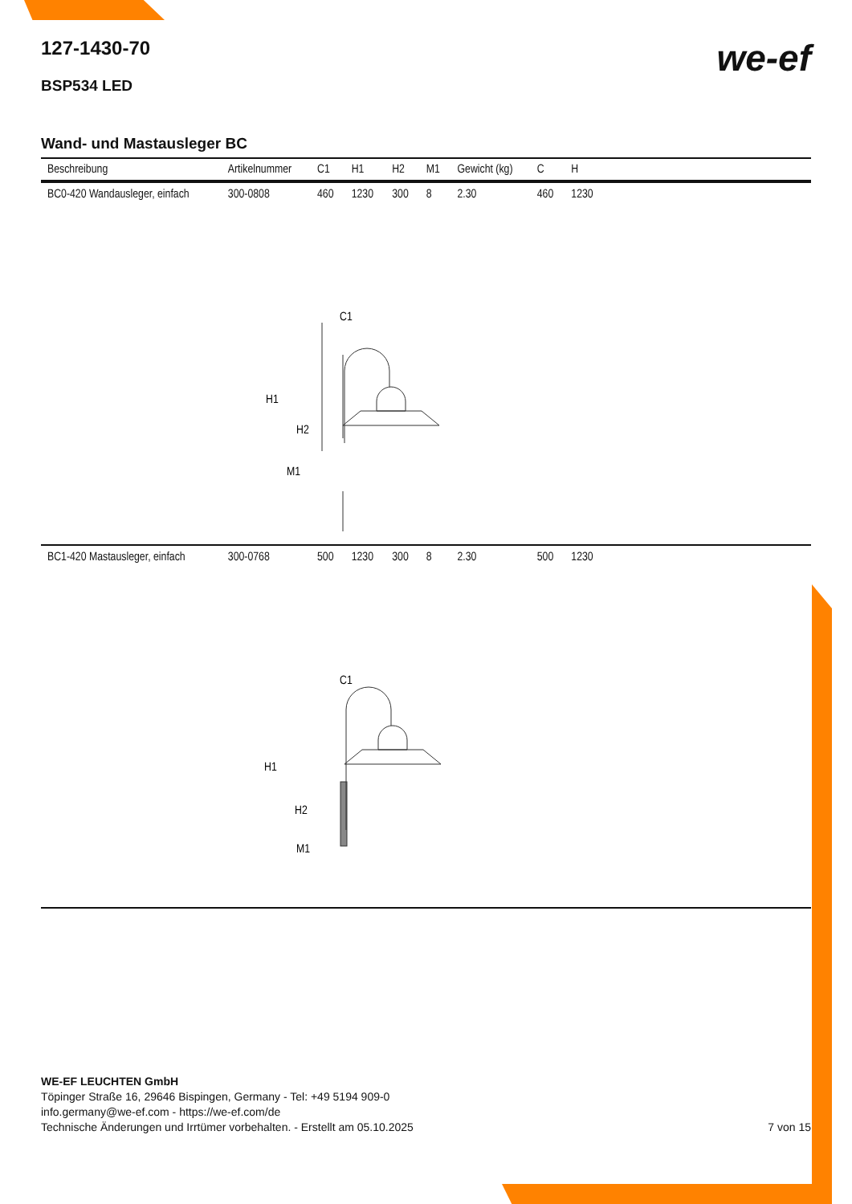127-1430-70
we-ef
BSP534 LED
Wand- und Mastausleger BC
| Beschreibung | Artikelnummer | C1 | H1 | H2 | M1 | Gewicht (kg) | C | H | |
| --- | --- | --- | --- | --- | --- | --- | --- | --- | --- |
| BC0-420 Wandausleger, einfach | 300-0808 | 460 | 1230 | 300 | 8 | 2.30 | 460 | 1230 | |
| C1 H1 H2 M1 | | | | | | | | | |
| BC1-420 Mastausleger, einfach | 300-0768 | 500 | 1230 | 300 | 8 | 2.30 | 500 | 1230 | |
| C1 H1 H2 M1 | | | | | | | | | |
WE-EF LEUCHTEN GmbH
Töpinger Straße 16, 29646 Bispingen, Germany - Tel: +49 5194 909-0
info.germany@we-ef.com - https://we-ef.com/de
Technische Änderungen und Irrtümer vorbehalten. - Erstellt am 05.10.2025
7 von 15